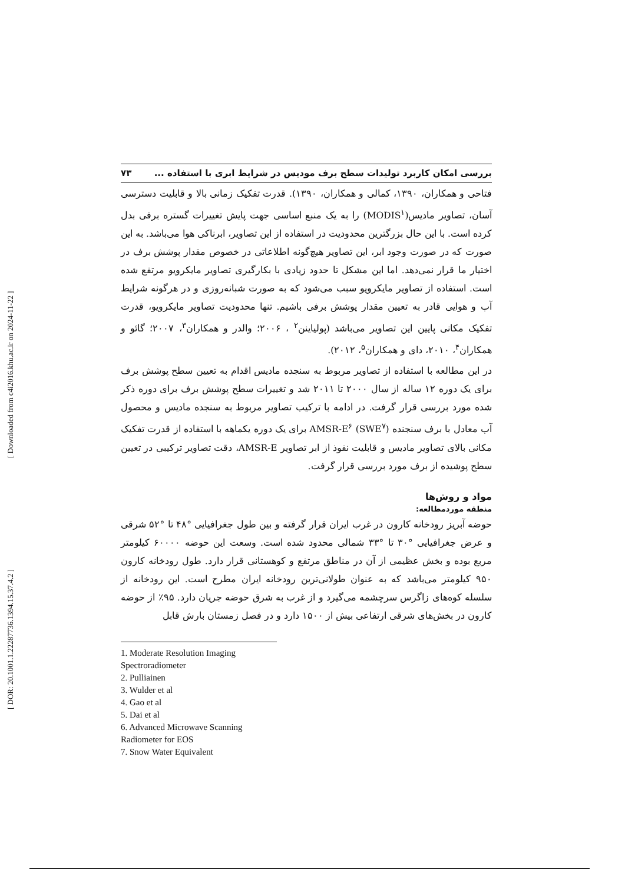[ DOR: 20.1001.1.22287736.1394.15.37.4.2 ] [ Downloaded from c4i2016.khu.ac.ir on 2024-11-22 ]
بررسی امکان کاربرد تولیدات سطح برف مودیس در شرایط ابری با استفاده ... ۷۳
فتاحی و همکاران، ۱۳۹۰، کمالی و همکاران، ۱۳۹۰). قدرت تفکیک زمانی بالا و قابلیت دسترسی آسان، تصاویر مادیس(MODIS<sup>۱</sup>) را به یک منبع اساسی جهت پایش تغییرات گستره برفی بدل کرده است. با این حال بزرگترین محدودیت در استفاده از این تصاویر، ابرناکی هوا می‌باشد. به این صورت که در صورت وجود ابر، این تصاویر هیچ‌گونه اطلاعاتی در خصوص مقدار پوشش برف در اختیار ما قرار نمی‌دهد. اما این مشکل تا حدود زیادی با بکارگیری تصاویر مایکرویو مرتفع شده است. استفاده از تصاویر مایکرویو سبب می‌شود که به صورت شبانه‌روزی و در هرگونه شرایط آب و هوایی قادر به تعیین مقدار پوشش برفی باشیم. تنها محدودیت تصاویر مایکرویو، قدرت تفکیک مکانی پایین این تصاویر می‌باشد (پولیاینن<sup>۲</sup> ، ۲۰۰۶؛ والدر و همکاران<sup>۳</sup>، ۲۰۰۷؛ گائو و همکاران<sup>۴</sup>، ۲۰۱۰، دای و همکاران<sup>۵</sup>، ۲۰۱۲).
در این مطالعه با استفاده از تصاویر مربوط به سنجده مادیس اقدام به تعیین سطح پوشش برف برای یک دوره ۱۲ ساله از سال ۲۰۰۰ تا ۲۰۱۱ شد و تغییرات سطح پوشش برف برای دوره ذکر شده مورد بررسی قرار گرفت. در ادامه با ترکیب تصاویر مربوط به سنجده مادیس و محصول آب معادل با برف سنجنده AMSR-E<sup>۶</sup> (SWE<sup>۷</sup>) برای یک دوره یکماهه با استفاده از قدرت تفکیک مکانی بالای تصاویر مادیس و قابلیت نفوذ از ابر تصاویر AMSR-E، دقت تصاویر ترکیبی در تعیین سطح پوشیده از برف مورد بررسی قرار گرفت.
مواد و روش‌ها
منطقه موردمطالعه:
حوضه آبریز رودخانه کارون در غرب ایران قرار گرفته و بین طول جغرافیایی °۴۸ تا °۵۲ شرقی و عرض جغرافیایی °۳۰ تا °۳۳ شمالی محدود شده است. وسعت این حوضه ۶۰۰۰۰ کیلومتر مربع بوده و بخش عظیمی از آن در مناطق مرتفع و کوهستانی قرار دارد. طول رودخانه کارون ۹۵۰ کیلومتر می‌باشد که به عنوان طولانی‌ترین رودخانه ایران مطرح است. این رودخانه از سلسله کوه‌های زاگرس سرچشمه می‌گیرد و از غرب به شرق حوضه جریان دارد. ۹۵٪ از حوضه کارون در بخش‌های شرقی ارتفاعی بیش از ۱۵۰۰ دارد و در فصل زمستان بارش قابل
1. Moderate Resolution Imaging Spectroradiometer
2. Pulliainen
3. Wulder et al
4. Gao et al
5. Dai et al
6. Advanced Microwave Scanning Radiometer for EOS
7. Snow Water Equivalent